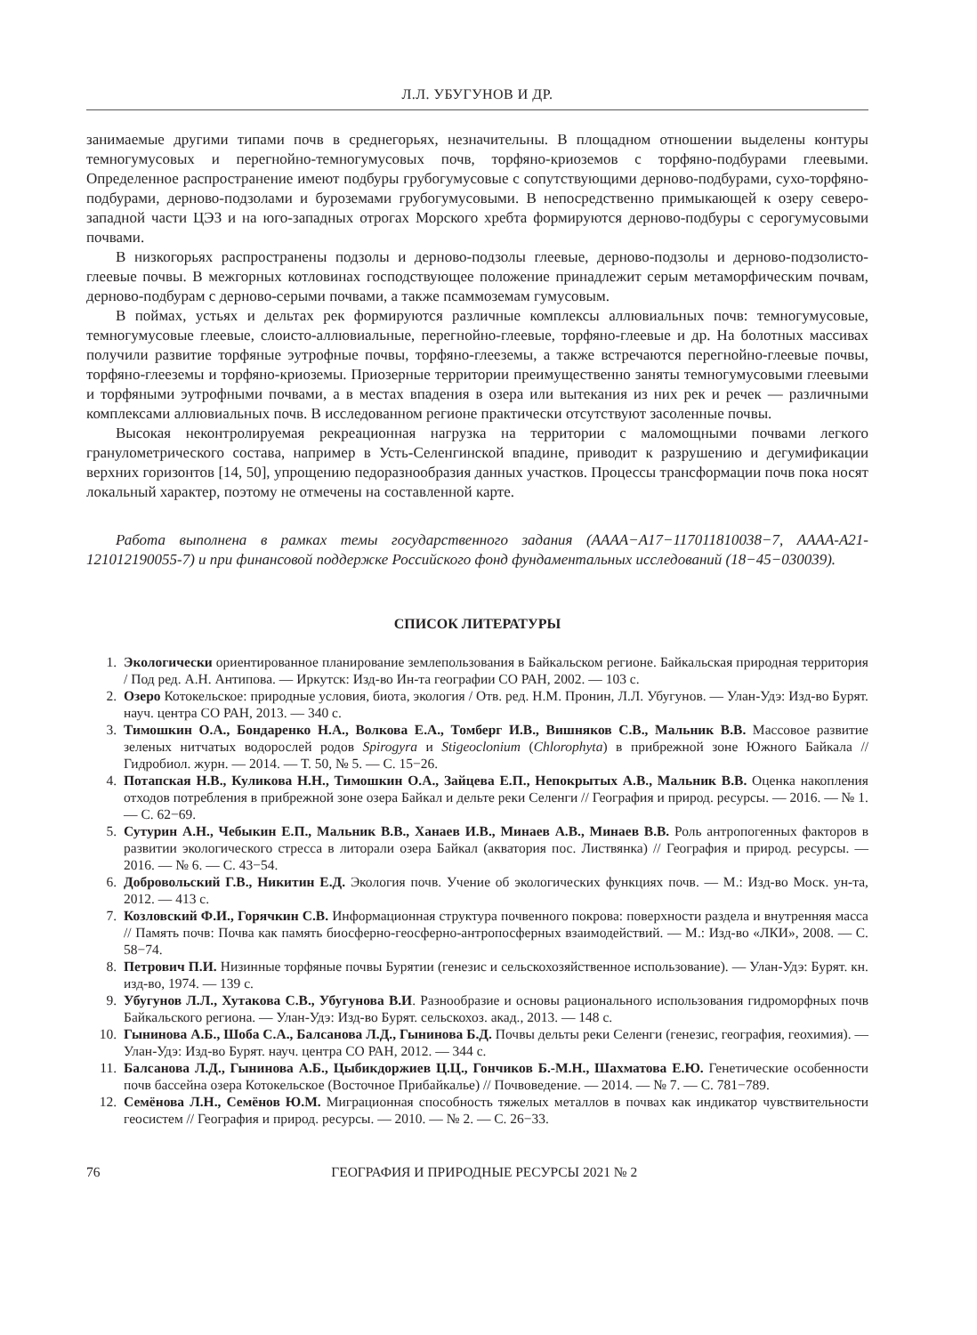Л.Л. УБУГУНОВ И ДР.
занимаемые другими типами почв в среднегорьях, незначительны. В площадном отношении выделены контуры темногумусовых и перегнойно-темногумусовых почв, торфяно-криоземов с торфяно-подбурами глеевыми. Определенное распространение имеют подбуры грубогумусовые с сопутствующими дерново-подбурами, сухо-торфяно-подбурами, дерново-подзолами и буроземами грубогумусовыми. В непосредственно примыкающей к озеру северо-западной части ЦЭЗ и на юго-западных отрогах Морского хребта формируются дерново-подбуры с серогумусовыми почвами.
В низкогорьях распространены подзолы и дерново-подзолы глеевые, дерново-подзолы и дерново-подзолисто-глеевые почвы. В межгорных котловинах господствующее положение принадлежит серым метаморфическим почвам, дерново-подбурам с дерново-серыми почвами, а также псаммоземам гумусовым.
В поймах, устьях и дельтах рек формируются различные комплексы аллювиальных почв: темногумусовые, темногумусовые глеевые, слоисто-аллювиальные, перегнойно-глеевые, торфяно-глеевые и др. На болотных массивах получили развитие торфяные эутрофные почвы, торфяно-глееземы, а также встречаются перегнойно-глеевые почвы, торфяно-глееземы и торфяно-криоземы. Приозерные территории преимущественно заняты темногумусовыми глеевыми и торфяными эутрофными почвами, а в местах впадения в озера или вытекания из них рек и речек — различными комплексами аллювиальных почв. В исследованном регионе практически отсутствуют засоленные почвы.
Высокая неконтролируемая рекреационная нагрузка на территории с маломощными почвами легкого гранулометрического состава, например в Усть-Селенгинской впадине, приводит к разрушению и дегумификации верхних горизонтов [14, 50], упрощению педоразнообразия данных участков. Процессы трансформации почв пока носят локальный характер, поэтому не отмечены на составленной карте.
Работа выполнена в рамках темы государственного задания (АААА−А17−117011810038−7, АААА-А21-121012190055-7) и при финансовой поддержке Российского фонд фундаментальных исследований (18−45−030039).
СПИСОК ЛИТЕРАТУРЫ
1. Экологически ориентированное планирование землепользования в Байкальском регионе. Байкальская природная территория / Под ред. А.Н. Антипова. — Иркутск: Изд-во Ин-та географии СО РАН, 2002. — 103 с.
2. Озеро Котокельское: природные условия, биота, экология / Отв. ред. Н.М. Пронин, Л.Л. Убугунов. — Улан-Удэ: Изд-во Бурят. науч. центра СО РАН, 2013. — 340 с.
3. Тимошкин О.А., Бондаренко Н.А., Волкова Е.А., Томберг И.В., Вишняков С.В., Мальник В.В. Массовое развитие зеленых нитчатых водорослей родов Spirogyra и Stigeoclonium (Chlorophyta) в прибрежной зоне Южного Байкала // Гидробиол. журн. — 2014. — Т. 50, № 5. — С. 15−26.
4. Потапская Н.В., Куликова Н.Н., Тимошкин О.А., Зайцева Е.П., Непокрытых А.В., Мальник В.В. Оценка накопления отходов потребления в прибрежной зоне озера Байкал и дельте реки Селенги // География и природ. ресурсы. — 2016. — № 1. — С. 62−69.
5. Сутурин А.Н., Чебыкин Е.П., Мальник В.В., Ханаев И.В., Минаев А.В., Минаев В.В. Роль антропогенных факторов в развитии экологического стресса в литорали озера Байкал (акватория пос. Листвянка) // География и природ. ресурсы. — 2016. — № 6. — С. 43−54.
6. Добровольский Г.В., Никитин Е.Д. Экология почв. Учение об экологических функциях почв. — М.: Изд-во Моск. ун-та, 2012. — 413 с.
7. Козловский Ф.И., Горячкин С.В. Информационная структура почвенного покрова: поверхности раздела и внутренняя масса // Память почв: Почва как память биосферно-геосферно-антропосферных взаимодействий. — М.: Изд-во «ЛКИ», 2008. — С. 58−74.
8. Петрович П.И. Низинные торфяные почвы Бурятии (генезис и сельскохозяйственное использование). — Улан-Удэ: Бурят. кн. изд-во, 1974. — 139 с.
9. Убугунов Л.Л., Хутакова С.В., Убугунова В.И. Разнообразие и основы рационального использования гидроморфных почв Байкальского региона. — Улан-Удэ: Изд-во Бурят. сельскохоз. акад., 2013. — 148 с.
10. Гынинова А.Б., Шоба С.А., Балсанова Л.Д., Гынинова Б.Д. Почвы дельты реки Селенги (генезис, география, геохимия). — Улан-Удэ: Изд-во Бурят. науч. центра СО РАН, 2012. — 344 с.
11. Балсанова Л.Д., Гынинова А.Б., Цыбикдоржиев Ц.Ц., Гончиков Б.-М.Н., Шахматова Е.Ю. Генетические особенности почв бассейна озера Котокельское (Восточное Прибайкалье) // Почвоведение. — 2014. — № 7. — С. 781−789.
12. Семёнова Л.Н., Семёнов Ю.М. Миграционная способность тяжелых металлов в почвах как индикатор чувствительности геосистем // География и природ. ресурсы. — 2010. — № 2. — С. 26−33.
76 ГЕОГРАФИЯ И ПРИРОДНЫЕ РЕСУРСЫ 2021 № 2